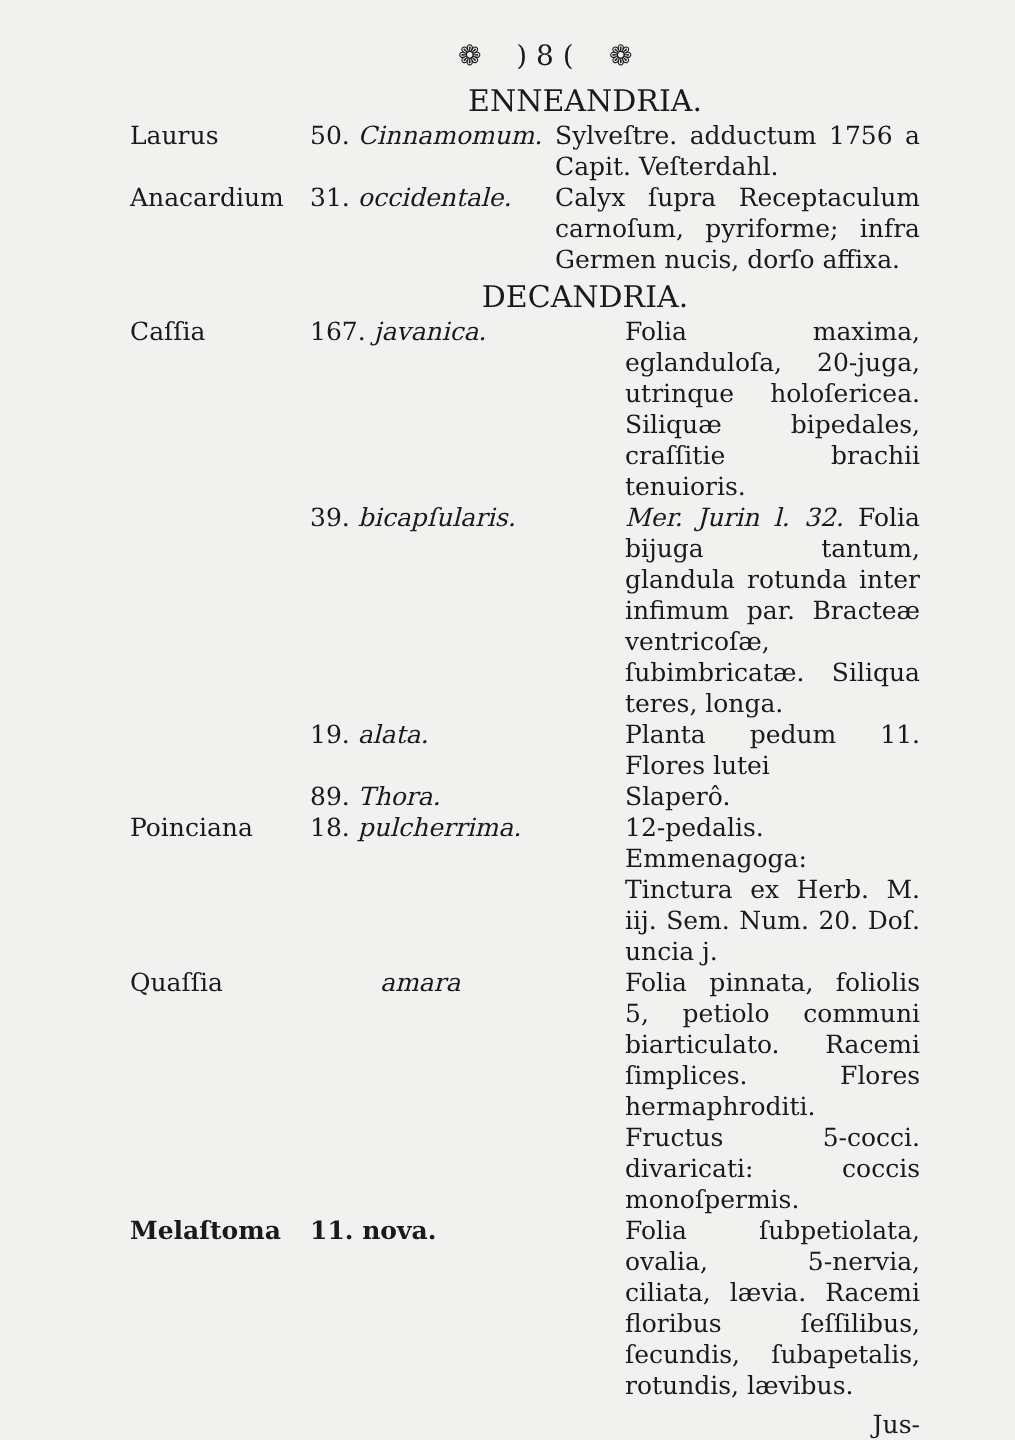❁ ) 8 ( ❁
ENNEANDRIA.
| Laurus | 50. Cinnamomum. | Sylveſtre. adductum 1756 a Capit. Veſterdahl. |
| Anacardium | 31. occidentale. | Calyx ſupra Receptaculum carnoſum, pyriforme; infra Germen nucis, dorſo affixa. |
DECANDRIA.
| Caſſia | 167. javanica. | Folia maxima, eglanduloſa, 20-juga, utrinque holoſericea. Siliquæ bipedales, craſſitie brachii tenuioris. |
| | 39. bicapſularis. | Mer. Jurin l. 32. Folia bijuga tantum, glandula rotunda inter infimum par. Bracteæ ventricoſæ, ſubimbricatæ. Siliqua teres, longa. |
| | 19. alata. | Planta pedum 11. Flores lutei |
| | 89. Thora. | Slaperô. |
| Poinciana | 18. pulcherrima. | 12-pedalis. Emmenagoga: Tinctura ex Herb. M. iij. Sem. Num. 20. Doſ. uncia j. |
| Quaſſia | amara | Folia pinnata, foliolis 5, petiolo communi biarticulato. Racemi ſimplices. Flores hermaphroditi. Fructus 5-cocci. divaricati: coccis monoſpermis. |
| Melaſtoma | 11. nova. | Folia ſubpetiolata, ovalia, 5-nervia, ciliata, lævia. Racemi floribus ſeſſilibus, ſecundis, ſubapetalis, rotundis, lævibus. |
Jus-